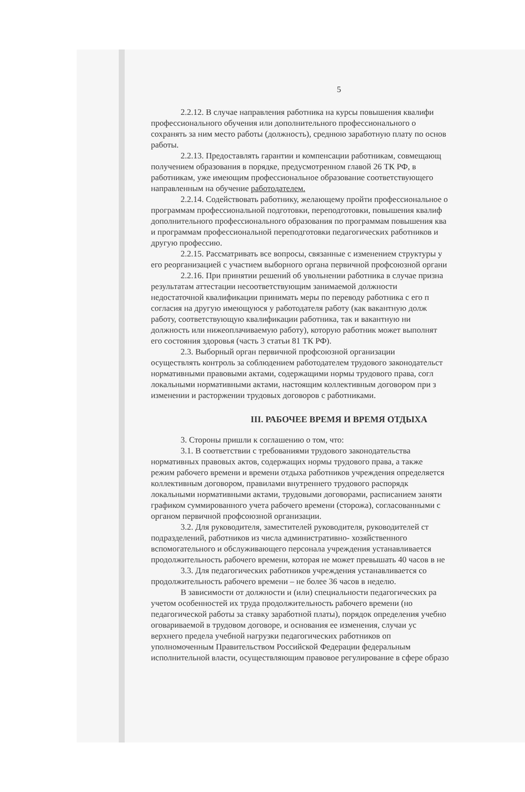5
2.2.12. В случае направления работника на курсы повышения квалифи
профессионального обучения или дополнительного профессионального о
сохранять за ним место работы (должность), среднюю заработную плату по основ
работы.
2.2.13. Предоставлять гарантии и компенсации работникам, совмещающ
получением образования в порядке, предусмотренном главой 26 ТК РФ, в
работникам, уже имеющим профессиональное образование соответствующего
направленным на обучение работодателем.
2.2.14. Содействовать работнику, желающему пройти профессиональное о
программам профессиональной подготовки, переподготовки, повышения квалиф
дополнительного профессионального образования по программам повышения ква
и программам профессиональной переподготовки педагогических работников и
другую профессию.
2.2.15. Рассматривать все вопросы, связанные с изменением структуры у
его реорганизацией с участием выборного органа первичной профсоюзной органи
2.2.16. При принятии решений об увольнении работника в случае призна
результатам аттестации несоответствующим занимаемой должности
недостаточной квалификации принимать меры по переводу работника с его п
согласия на другую имеющуюся у работодателя работу (как вакантную долж
работу, соответствующую квалификации работника, так и вакантную ни
должность или нижеоплачиваемую работу), которую работник может выполнят
его состояния здоровья (часть 3 статьи 81 ТК РФ).
2.3. Выборный орган первичной профсоюзной организации
осуществлять контроль за соблюдением работодателем трудового законодательст
нормативными правовыми актами, содержащими нормы трудового права, согл
локальными нормативными актами, настоящим коллективным договором при з
изменении и расторжении трудовых договоров с работниками.
III. РАБОЧЕЕ ВРЕМЯ И ВРЕМЯ ОТДЫХА
3. Стороны пришли к соглашению о том, что:
3.1. В соответствии с требованиями трудового законодательства
нормативных правовых актов, содержащих нормы трудового права, а также
режим рабочего времени и времени отдыха работников учреждения определяется
коллективным договором, правилами внутреннего трудового распорядк
локальными нормативными актами, трудовыми договорами, расписанием заняти
графиком суммированного учета рабочего времени (сторожа), согласованными с
органом первичной профсоюзной организации.
3.2. Для руководителя, заместителей руководителя, руководителей ст
подразделений, работников из числа административно- хозяйственного
вспомогательного и обслуживающего персонала учреждения устанавливается
продолжительность рабочего времени, которая не может превышать 40 часов в не
3.3. Для педагогических работников учреждения устанавливается со
продолжительность рабочего времени – не более 36 часов в неделю.
В зависимости от должности и (или) специальности педагогических ра
учетом особенностей их труда продолжительность рабочего времени (но
педагогической работы за ставку заработной платы), порядок определения учебно
оговариваемой в трудовом договоре, и основания ее изменения, случаи ус
верхнего предела учебной нагрузки педагогических работников оп
уполномоченным Правительством Российской Федерации федеральным
исполнительной власти, осуществляющим правовое регулирование в сфере образо